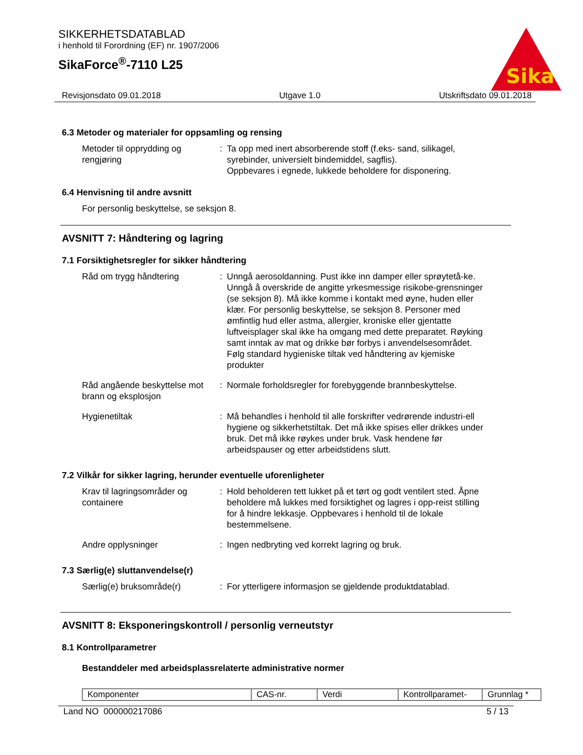SIKKERHETSDATABLAD
i henhold til Forordning (EF) nr. 1907/2006
SikaForce<sup>®</sup>-7110 L25
Sika
Revisjonsdato 09.01.2018 Utgave 1.0 Utskriftsdato 09.01.2018
6.3 Metoder og materialer for oppsamling og rensing
Metoder til opprydding og rengjøring
: Ta opp med inert absorberende stoff (f.eks- sand, silikagel, syrebinder, universielt bindemiddel, sagflis).
Oppbevares i egnede, lukkede beholdere for disponering.
6.4 Henvisning til andre avsnitt
For personlig beskyttelse, se seksjon 8.
AVSNITT 7: Håndtering og lagring
7.1 Forsiktighetsregler for sikker håndtering
Råd om trygg håndtering : Unngå aerosoldanning. Pust ikke inn damper eller sprøytetå-ke. Unngå å overskride de angitte yrkesmessige risikobe-grensninger (se seksjon 8). Må ikke komme i kontakt med øyne, huden eller klær. For personlig beskyttelse, se seksjon 8. Personer med ømfintlig hud eller astma, allergier, kroniske eller gjentatte luftveisplager skal ikke ha omgang med dette preparatet. Røyking samt inntak av mat og drikke bør forbys i anvendelsesområdet. Følg standard hygieniske tiltak ved håndtering av kjemiske produkter
Råd angående beskyttelse mot brann og eksplosjon
: Normale forholdsregler for forebyggende brannbeskyttelse.
Hygienetiltak : Må behandles i henhold til alle forskrifter vedrørende industri-ell hygiene og sikkerhetstiltak. Det må ikke spises eller drikkes under bruk. Det må ikke røykes under bruk. Vask hendene før arbeidspauser og etter arbeidstidens slutt.
7.2 Vilkår for sikker lagring, herunder eventuelle uforenligheter
Krav til lagringsområder og containere
: Hold beholderen tett lukket på et tørt og godt ventilert sted. Åpne beholdere må lukkes med forsiktighet og lagres i opp-reist stilling for å hindre lekkasje. Oppbevares i henhold til de lokale bestemmelsene.
Andre opplysninger : Ingen nedbryting ved korrekt lagring og bruk.
7.3 Særlig(e) sluttanvendelse(r)
Særlig(e) bruksområde(r) : For ytterligere informasjon se gjeldende produktdatablad.
AVSNITT 8: Eksponeringskontroll / personlig verneutstyr
8.1 Kontrollparametrer
Bestanddeler med arbeidsplassrelaterte administrative normer
| Komponenter | CAS-nr. | Verdi | Kontrollparamet- | Grunnlag * |
Land NO 000000217086 5 / 13